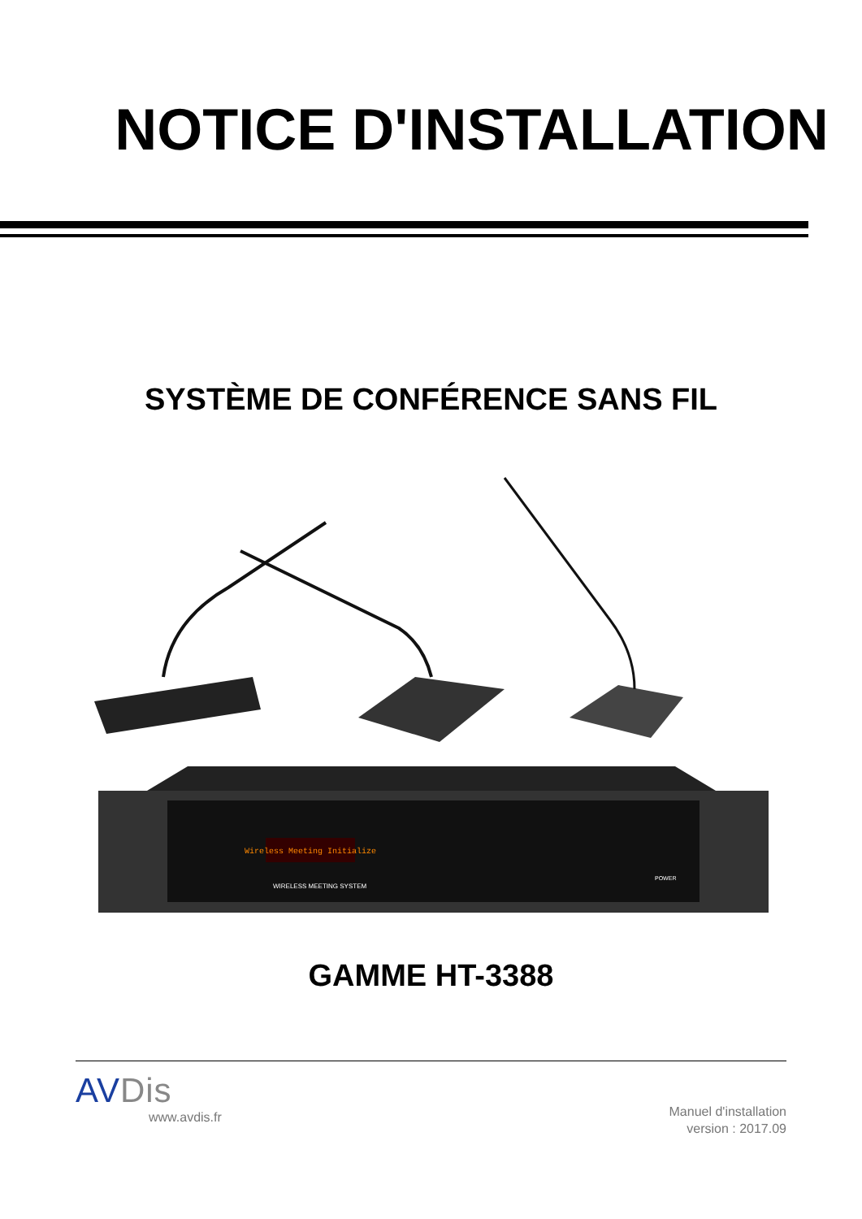NOTICE D'INSTALLATION
SYSTÈME DE CONFÉRENCE SANS FIL
Wireless Meeting Initialize
WIRELESS MEETING SYSTEM
POWER
GAMME HT-3388
AVDis
www.avdis.fr
Manuel d'installation
version : 2017.09